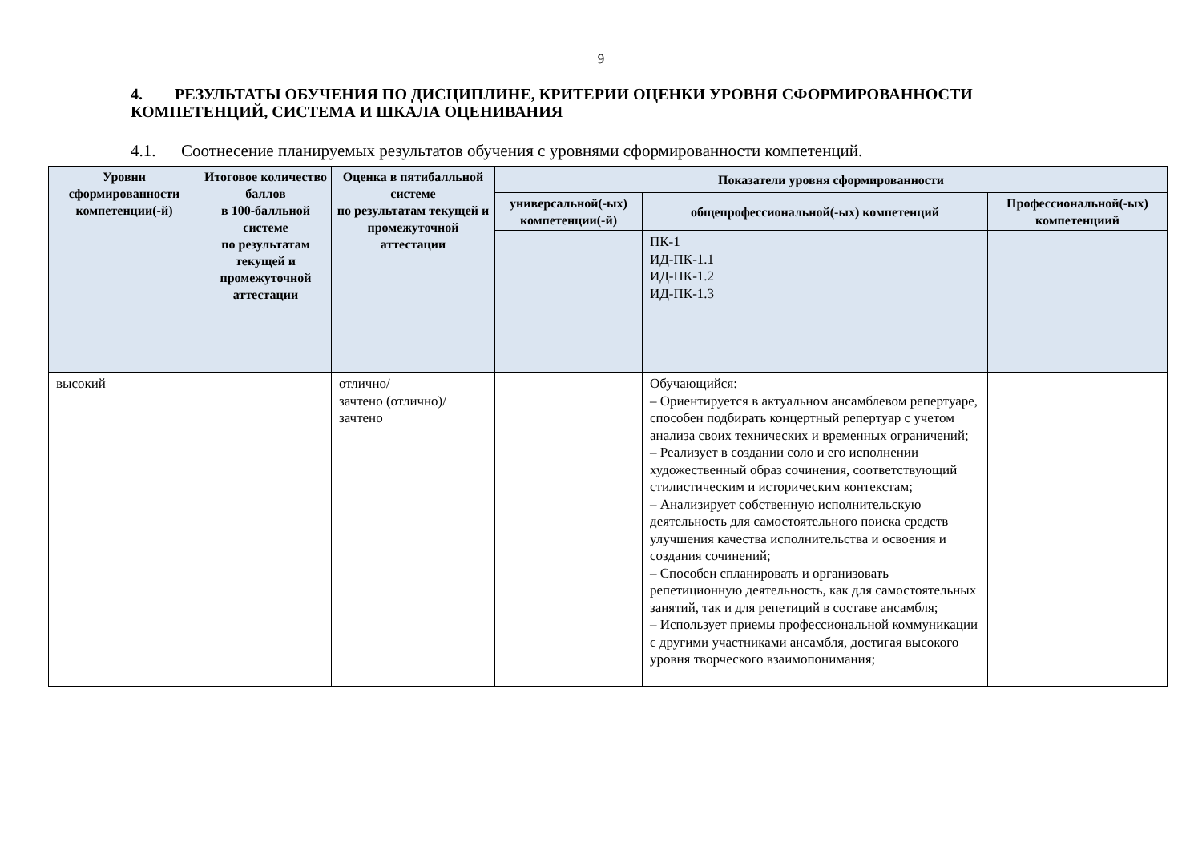9
4. РЕЗУЛЬТАТЫ ОБУЧЕНИЯ ПО ДИСЦИПЛИНЕ, КРИТЕРИИ ОЦЕНКИ УРОВНЯ СФОРМИРОВАННОСТИ КОМПЕТЕНЦИЙ, СИСТЕМА И ШКАЛА ОЦЕНИВАНИЯ
4.1. Соотнесение планируемых результатов обучения с уровнями сформированности компетенций.
| Уровни сформированности компетенции(-й) | Итоговое количество баллов в 100-балльной системе по результатам текущей и промежуточной аттестации | Оценка в пятибалльной системе по результатам текущей и промежуточной аттестации | Показатели уровня сформированности | | |
| --- | --- | --- | --- | --- | --- |
| | | | универсальной(-ых) компетенции(-й) | общепрофессиональной(-ых) компетенций | Профессиональной(-ых) компетенциий |
| | | | | ПК-1 ИД-ПК-1.1 ИД-ПК-1.2 ИД-ПК-1.3 | |
| высокий | | отлично/ зачтено (отлично)/ зачтено | | Обучающийся: – Ориентируется в актуальном ансамблевом репертуаре, способен подбирать концертный репертуар с учетом анализа своих технических и временных ограничений; – Реализует в создании соло и его исполнении художественный образ сочинения, соответствующий стилистическим и историческим контекстам; – Анализирует собственную исполнительскую деятельность для самостоятельного поиска средств улучшения качества исполнительства и освоения и создания сочинений; – Способен спланировать и организовать репетиционную деятельность, как для самостоятельных занятий, так и для репетиций в составе ансамбля; – Использует приемы профессиональной коммуникации с другими участниками ансамбля, достигая высокого уровня творческого взаимопонимания; | |